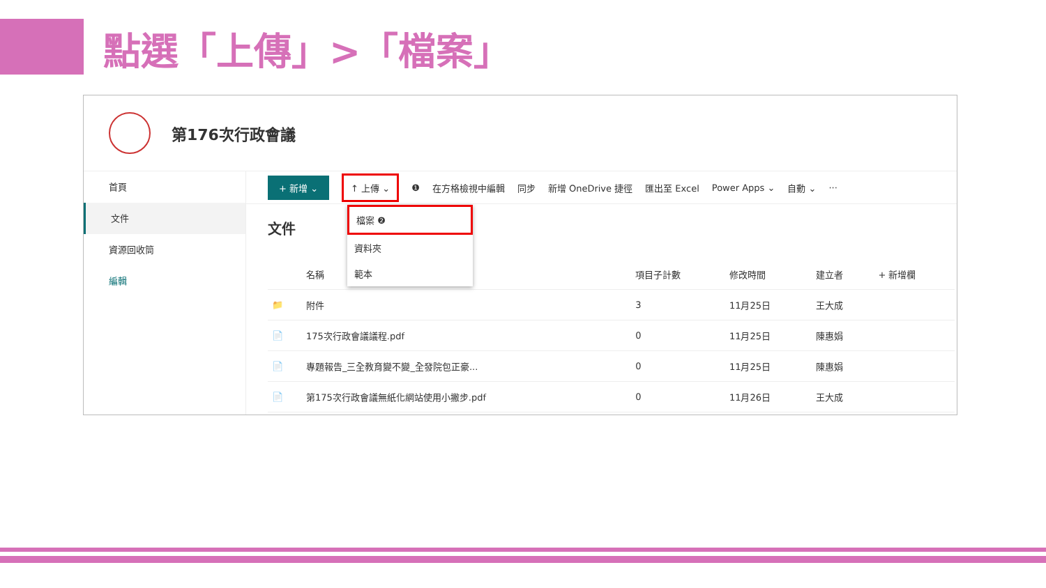點選「上傳」>「檔案」
第176次行政會議
首頁
文件
資源回收筒
編輯
+ 新增 ⌄ ↑ 上傳 ⌄ ❶ 在方格檢視中編輯 同步 新增 OneDrive 捷徑 匯出至 Excel Power Apps ⌄ 自動 ⌄ ···
檔案 ❷
資料夾
範本
文件
| | 名稱 | 項目子計數 | 修改時間 | 建立者 | + 新增欄 |
| --- | --- | --- | --- | --- | --- |
| 📁 | 附件 | 3 | 11月25日 | 王大成 | |
| 📄 | 175次行政會議議程.pdf | 0 | 11月25日 | 陳惠娟 | |
| 📄 | 專題報告_三全教育變不變_全發院包正豪... | 0 | 11月25日 | 陳惠娟 | |
| 📄 | 第175次行政會議無紙化網站使用小撇步.pdf | 0 | 11月26日 | 王大成 | |